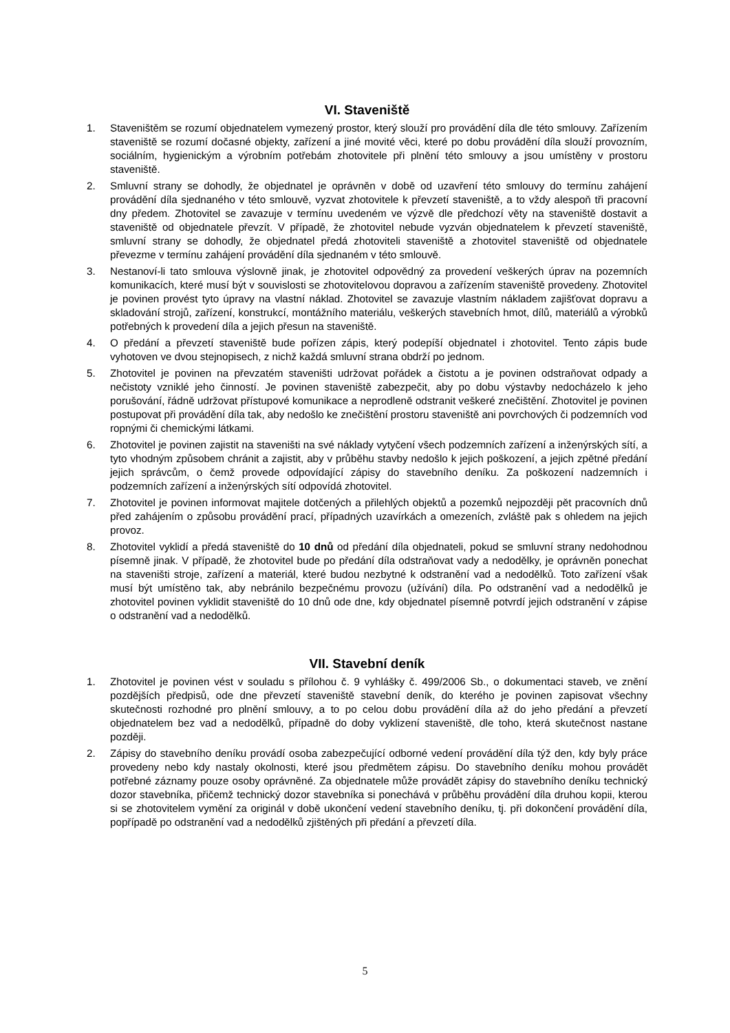VI. Staveniště
1. Staveništěm se rozumí objednatelem vymezený prostor, který slouží pro provádění díla dle této smlouvy. Zařízením staveniště se rozumí dočasné objekty, zařízení a jiné movité věci, které po dobu provádění díla slouží provozním, sociálním, hygienickým a výrobním potřebám zhotovitele při plnění této smlouvy a jsou umístěny v prostoru staveniště.
2. Smluvní strany se dohodly, že objednatel je oprávněn v době od uzavření této smlouvy do termínu zahájení provádění díla sjednaného v této smlouvě, vyzvat zhotovitele k převzetí staveniště, a to vždy alespoň tři pracovní dny předem. Zhotovitel se zavazuje v termínu uvedeném ve výzvě dle předchozí věty na staveniště dostavit a staveniště od objednatele převzít. V případě, že zhotovitel nebude vyzván objednatelem k převzetí staveniště, smluvní strany se dohodly, že objednatel předá zhotoviteli staveniště a zhotovitel staveniště od objednatele převezme v termínu zahájení provádění díla sjednaném v této smlouvě.
3. Nestanoví-li tato smlouva výslovně jinak, je zhotovitel odpovědný za provedení veškerých úprav na pozemních komunikacích, které musí být v souvislosti se zhotovitelovou dopravou a zařízením staveniště provedeny. Zhotovitel je povinen provést tyto úpravy na vlastní náklad. Zhotovitel se zavazuje vlastním nákladem zajišťovat dopravu a skladování strojů, zařízení, konstrukcí, montážního materiálu, veškerých stavebních hmot, dílů, materiálů a výrobků potřebných k provedení díla a jejich přesun na staveniště.
4. O předání a převzetí staveniště bude pořízen zápis, který podepíší objednatel i zhotovitel. Tento zápis bude vyhotoven ve dvou stejnopisech, z nichž každá smluvní strana obdrží po jednom.
5. Zhotovitel je povinen na převzatém staveništi udržovat pořádek a čistotu a je povinen odstraňovat odpady a nečistoty vzniklé jeho činností. Je povinen staveniště zabezpečit, aby po dobu výstavby nedocházelo k jeho porušování, řádně udržovat přístupové komunikace a neprodleně odstranit veškeré znečištění. Zhotovitel je povinen postupovat při provádění díla tak, aby nedošlo ke znečištění prostoru staveniště ani povrchových či podzemních vod ropnými či chemickými látkami.
6. Zhotovitel je povinen zajistit na staveništi na své náklady vytyčení všech podzemních zařízení a inženýrských sítí, a tyto vhodným způsobem chránit a zajistit, aby v průběhu stavby nedošlo k jejich poškození, a jejich zpětné předání jejich správcům, o čemž provede odpovídající zápisy do stavebního deníku. Za poškození nadzemních i podzemních zařízení a inženýrských sítí odpovídá zhotovitel.
7. Zhotovitel je povinen informovat majitele dotčených a přilehlých objektů a pozemků nejpozději pět pracovních dnů před zahájením o způsobu provádění prací, případných uzavírkách a omezeních, zvláště pak s ohledem na jejich provoz.
8. Zhotovitel vyklidí a předá staveniště do 10 dnů od předání díla objednateli, pokud se smluvní strany nedohodnou písemně jinak. V případě, že zhotovitel bude po předání díla odstraňovat vady a nedodělky, je oprávněn ponechat na staveništi stroje, zařízení a materiál, které budou nezbytné k odstranění vad a nedodělků. Toto zařízení však musí být umístěno tak, aby nebránilo bezpečnému provozu (užívání) díla. Po odstranění vad a nedodělků je zhotovitel povinen vyklidit staveniště do 10 dnů ode dne, kdy objednatel písemně potvrdí jejich odstranění v zápise o odstranění vad a nedodělků.
VII. Stavební deník
1. Zhotovitel je povinen vést v souladu s přílohou č. 9 vyhlášky č. 499/2006 Sb., o dokumentaci staveb, ve znění pozdějších předpisů, ode dne převzetí staveniště stavební deník, do kterého je povinen zapisovat všechny skutečnosti rozhodné pro plnění smlouvy, a to po celou dobu provádění díla až do jeho předání a převzetí objednatelem bez vad a nedodělků, případně do doby vyklizení staveniště, dle toho, která skutečnost nastane později.
2. Zápisy do stavebního deníku provádí osoba zabezpečující odborné vedení provádění díla týž den, kdy byly práce provedeny nebo kdy nastaly okolnosti, které jsou předmětem zápisu. Do stavebního deníku mohou provádět potřebné záznamy pouze osoby oprávněné. Za objednatele může provádět zápisy do stavebního deníku technický dozor stavebníka, přičemž technický dozor stavebníka si ponechává v průběhu provádění díla druhou kopii, kterou si se zhotovitelem vymění za originál v době ukončení vedení stavebního deníku, tj. při dokončení provádění díla, popřípadě po odstranění vad a nedodělků zjištěných při předání a převzetí díla.
5